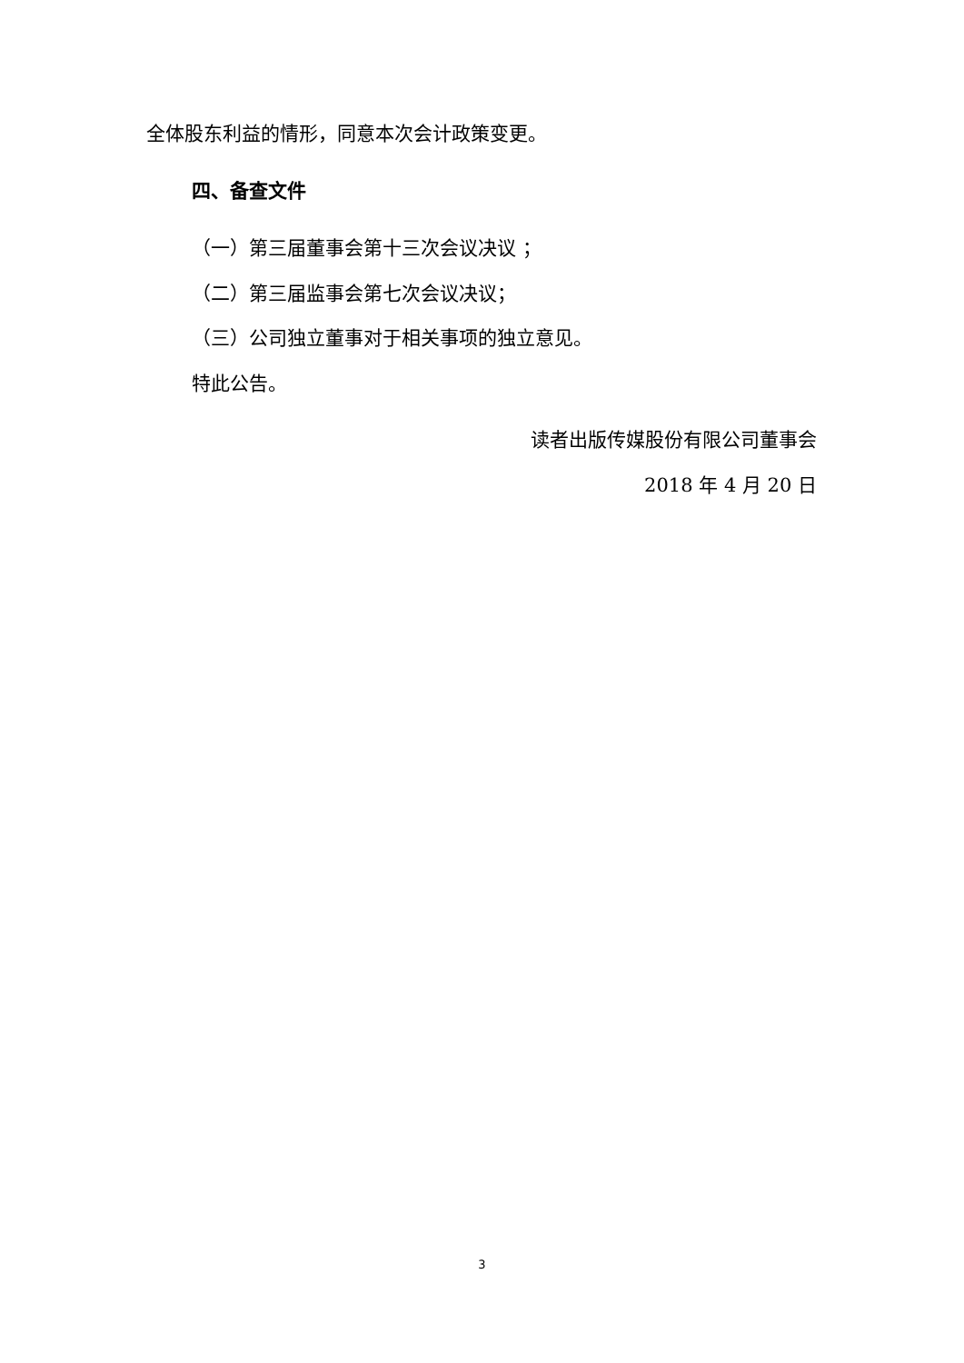全体股东利益的情形，同意本次会计政策变更。
四、备查文件
（一）第三届董事会第十三次会议决议 ；
（二）第三届监事会第七次会议决议；
（三）公司独立董事对于相关事项的独立意见。
特此公告。
读者出版传媒股份有限公司董事会
2018 年 4 月 20 日
3